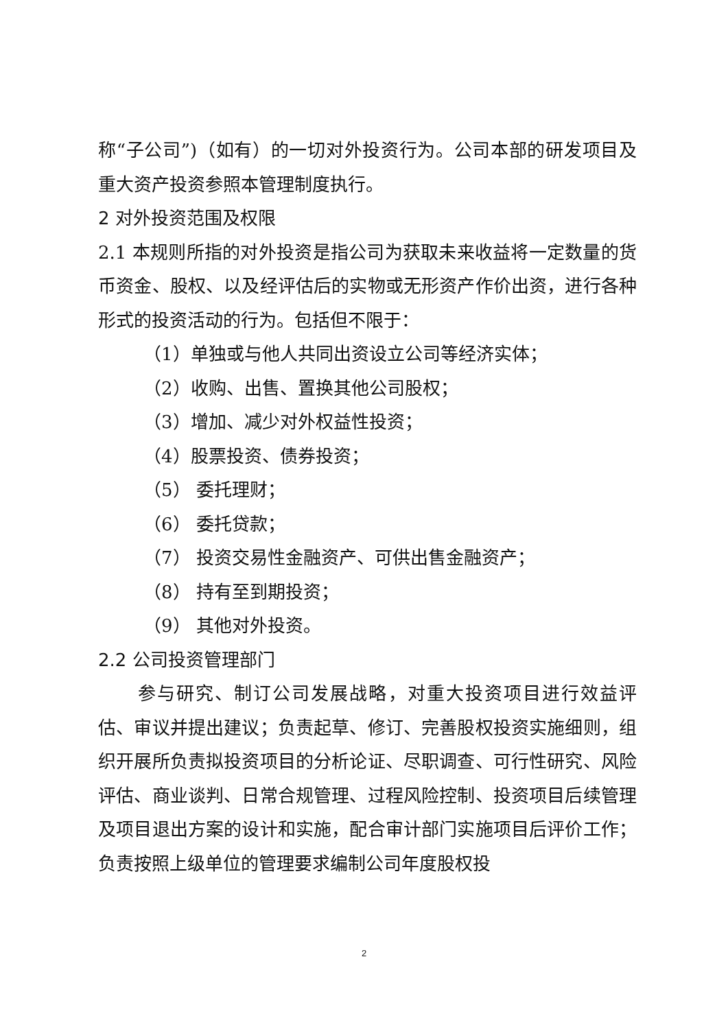称“子公司”)（如有）的一切对外投资行为。公司本部的研发项目及重大资产投资参照本管理制度执行。
2 对外投资范围及权限
2.1 本规则所指的对外投资是指公司为获取未来收益将一定数量的货币资金、股权、以及经评估后的实物或无形资产作价出资，进行各种形式的投资活动的行为。包括但不限于：
（1）单独或与他人共同出资设立公司等经济实体；
（2）收购、出售、置换其他公司股权；
（3）增加、减少对外权益性投资；
（4）股票投资、债券投资；
（5） 委托理财；
（6） 委托贷款；
（7） 投资交易性金融资产、可供出售金融资产；
（8） 持有至到期投资；
（9） 其他对外投资。
2.2 公司投资管理部门
参与研究、制订公司发展战略，对重大投资项目进行效益评估、审议并提出建议；负责起草、修订、完善股权投资实施细则，组织开展所负责拟投资项目的分析论证、尽职调查、可行性研究、风险评估、商业谈判、日常合规管理、过程风险控制、投资项目后续管理及项目退出方案的设计和实施，配合审计部门实施项目后评价工作；负责按照上级单位的管理要求编制公司年度股权投
2